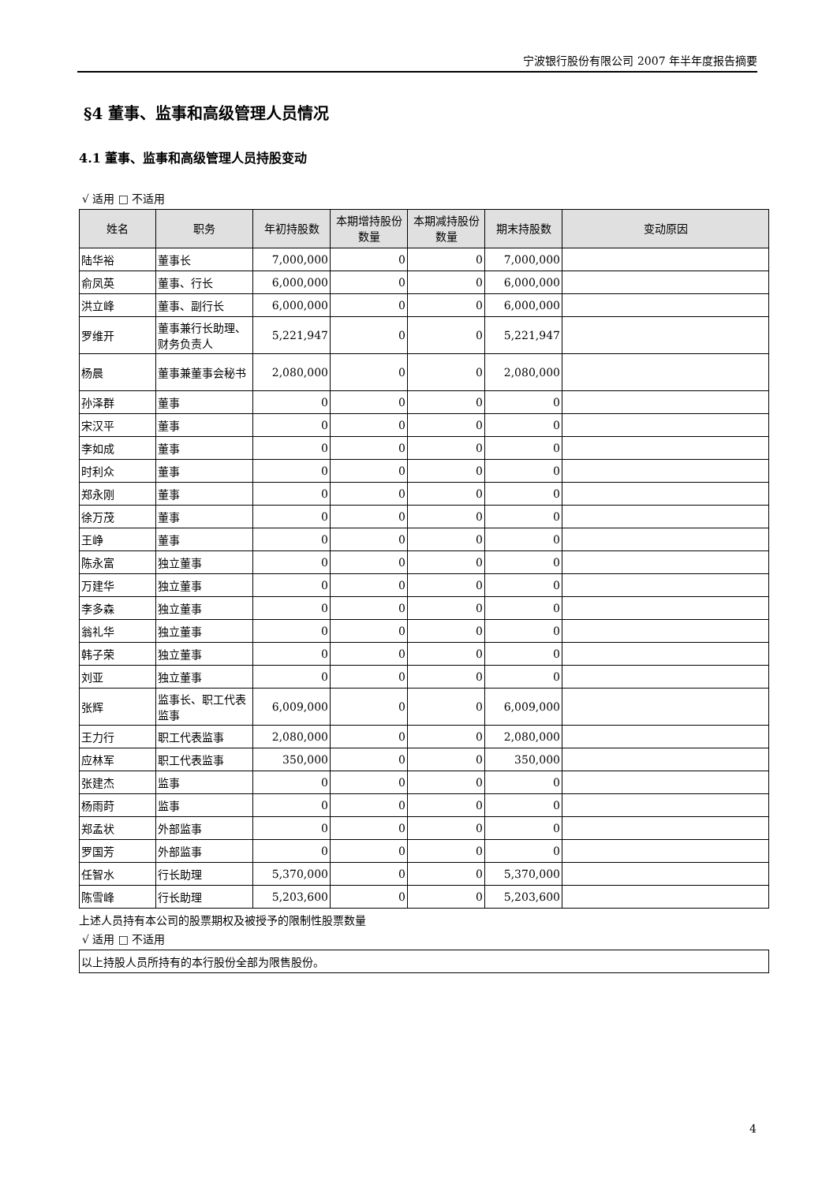宁波银行股份有限公司 2007 年半年度报告摘要
§4 董事、监事和高级管理人员情况
4.1 董事、监事和高级管理人员持股变动
√ 适用 □ 不适用
| 姓名 | 职务 | 年初持股数 | 本期增持股份数量 | 本期减持股份数量 | 期末持股数 | 变动原因 |
| --- | --- | --- | --- | --- | --- | --- |
| 陆华裕 | 董事长 | 7,000,000 | 0 | 0 | 7,000,000 | |
| 俞凤英 | 董事、行长 | 6,000,000 | 0 | 0 | 6,000,000 | |
| 洪立峰 | 董事、副行长 | 6,000,000 | 0 | 0 | 6,000,000 | |
| 罗维开 | 董事兼行长助理、财务负责人 | 5,221,947 | 0 | 0 | 5,221,947 | |
| 杨晨 | 董事兼董事会秘书 | 2,080,000 | 0 | 0 | 2,080,000 | |
| 孙泽群 | 董事 | 0 | 0 | 0 | 0 | |
| 宋汉平 | 董事 | 0 | 0 | 0 | 0 | |
| 李如成 | 董事 | 0 | 0 | 0 | 0 | |
| 时利众 | 董事 | 0 | 0 | 0 | 0 | |
| 郑永刚 | 董事 | 0 | 0 | 0 | 0 | |
| 徐万茂 | 董事 | 0 | 0 | 0 | 0 | |
| 王峥 | 董事 | 0 | 0 | 0 | 0 | |
| 陈永富 | 独立董事 | 0 | 0 | 0 | 0 | |
| 万建华 | 独立董事 | 0 | 0 | 0 | 0 | |
| 李多森 | 独立董事 | 0 | 0 | 0 | 0 | |
| 翁礼华 | 独立董事 | 0 | 0 | 0 | 0 | |
| 韩子荣 | 独立董事 | 0 | 0 | 0 | 0 | |
| 刘亚 | 独立董事 | 0 | 0 | 0 | 0 | |
| 张辉 | 监事长、职工代表监事 | 6,009,000 | 0 | 0 | 6,009,000 | |
| 王力行 | 职工代表监事 | 2,080,000 | 0 | 0 | 2,080,000 | |
| 应林军 | 职工代表监事 | 350,000 | 0 | 0 | 350,000 | |
| 张建杰 | 监事 | 0 | 0 | 0 | 0 | |
| 杨雨莳 | 监事 | 0 | 0 | 0 | 0 | |
| 郑孟状 | 外部监事 | 0 | 0 | 0 | 0 | |
| 罗国芳 | 外部监事 | 0 | 0 | 0 | 0 | |
| 任智水 | 行长助理 | 5,370,000 | 0 | 0 | 5,370,000 | |
| 陈雪峰 | 行长助理 | 5,203,600 | 0 | 0 | 5,203,600 | |
上述人员持有本公司的股票期权及被授予的限制性股票数量
√ 适用 □ 不适用
| 以上持股人员所持有的本行股份全部为限售股份。 |
4